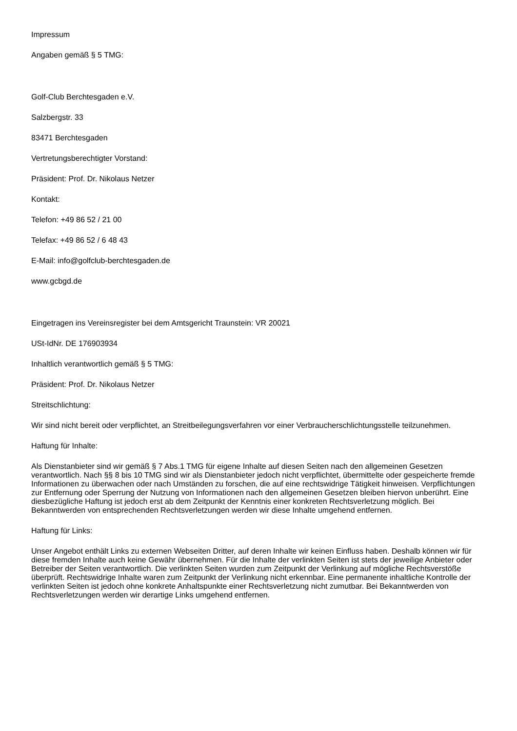Impressum
Angaben gemäß § 5 TMG:
Golf-Club Berchtesgaden e.V.
Salzbergstr. 33
83471 Berchtesgaden
Vertretungsberechtigter Vorstand:
Präsident: Prof. Dr. Nikolaus Netzer
Kontakt:
Telefon: +49 86 52 / 21 00
Telefax: +49 86 52 / 6 48 43
E-Mail: info@golfclub-berchtesgaden.de
www.gcbgd.de
Eingetragen ins Vereinsregister bei dem Amtsgericht Traunstein: VR 20021
USt-IdNr. DE 176903934
Inhaltlich verantwortlich gemäß § 5 TMG:
Präsident: Prof. Dr. Nikolaus Netzer
Streitschlichtung:
Wir sind nicht bereit oder verpflichtet, an Streitbeilegungsverfahren vor einer Verbraucherschlichtungsstelle teilzunehmen.
Haftung für Inhalte:
Als Dienstanbieter sind wir gemäß § 7 Abs.1 TMG für eigene Inhalte auf diesen Seiten nach den allgemeinen Gesetzen verantwortlich. Nach §§ 8 bis 10 TMG sind wir als Dienstanbieter jedoch nicht verpflichtet, übermittelte oder gespeicherte fremde Informationen zu überwachen oder nach Umständen zu forschen, die auf eine rechtswidrige Tätigkeit hinweisen. Verpflichtungen zur Entfernung oder Sperrung der Nutzung von Informationen nach den allgemeinen Gesetzen bleiben hiervon unberührt. Eine diesbezügliche Haftung ist jedoch erst ab dem Zeitpunkt der Kenntnis einer konkreten Rechtsverletzung möglich. Bei Bekanntwerden von entsprechenden Rechtsverletzungen werden wir diese Inhalte umgehend entfernen.
Haftung für Links:
Unser Angebot enthält Links zu externen Webseiten Dritter, auf deren Inhalte wir keinen Einfluss haben. Deshalb können wir für diese fremden Inhalte auch keine Gewähr übernehmen. Für die Inhalte der verlinkten Seiten ist stets der jeweilige Anbieter oder Betreiber der Seiten verantwortlich. Die verlinkten Seiten wurden zum Zeitpunkt der Verlinkung auf mögliche Rechtsverstöße überprüft. Rechtswidrige Inhalte waren zum Zeitpunkt der Verlinkung nicht erkennbar. Eine permanente inhaltliche Kontrolle der verlinkten Seiten ist jedoch ohne konkrete Anhaltspunkte einer Rechtsverletzung nicht zumutbar. Bei Bekanntwerden von Rechtsverletzungen werden wir derartige Links umgehend entfernen.